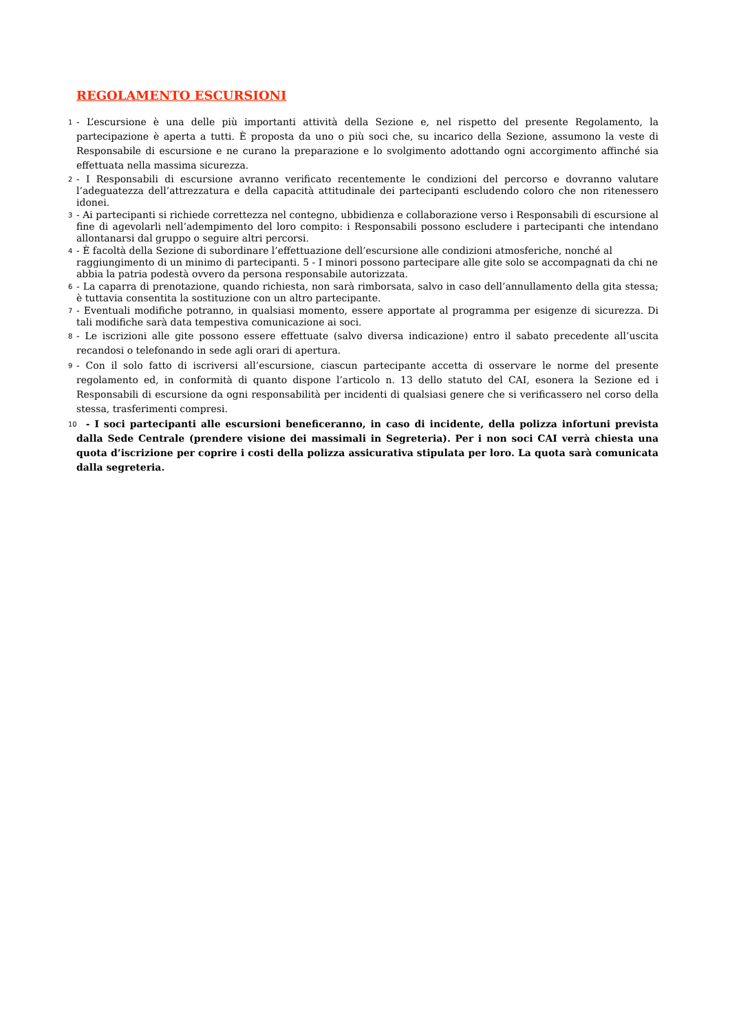REGOLAMENTO ESCURSIONI
1 - L’escursione è una delle più importanti attività della Sezione e, nel rispetto del presente Regolamento, la partecipazione è aperta a tutti. È proposta da uno o più soci che, su incarico della Sezione, assumono la veste di Responsabile di escursione e ne curano la preparazione e lo svolgimento adottando ogni accorgimento affinché sia effettuata nella massima sicurezza.
2 - I Responsabili di escursione avranno verificato recentemente le condizioni del percorso e dovranno valutare l’adeguatezza dell’attrezzatura e della capacità attitudinale dei partecipanti escludendo coloro che non ritenessero idonei.
3 - Ai partecipanti si richiede correttezza nel contegno, ubbidienza e collaborazione verso i Responsabili di escursione al fine di agevolarli nell’adempimento del loro compito: i Responsabili possono escludere i partecipanti che intendano allontanarsi dal gruppo o seguire altri percorsi.
4 - È facoltà della Sezione di subordinare l’effettuazione dell’escursione alle condizioni atmosferiche, nonché al raggiungimento di un minimo di partecipanti. 5 - I minori possono partecipare alle gite solo se accompagnati da chi ne abbia la patria podestà ovvero da persona responsabile autorizzata.
6 - La caparra di prenotazione, quando richiesta, non sarà rimborsata, salvo in caso dell’annullamento della gita stessa; è tuttavia consentita la sostituzione con un altro partecipante.
7 - Eventuali modifiche potranno, in qualsiasi momento, essere apportate al programma per esigenze di sicurezza. Di tali modifiche sarà data tempestiva comunicazione ai soci.
8 - Le iscrizioni alle gite possono essere effettuate (salvo diversa indicazione) entro il sabato precedente all’uscita recandosi o telefonando in sede agli orari di apertura.
9 - Con il solo fatto di iscriversi all’escursione, ciascun partecipante accetta di osservare le norme del presente regolamento ed, in conformità di quanto dispone l’articolo n. 13 dello statuto del CAI, esonera la Sezione ed i Responsabili di escursione da ogni responsabilità per incidenti di qualsiasi genere che si verificassero nel corso della stessa, trasferimenti compresi.
10 - I soci partecipanti alle escursioni beneficeranno, in caso di incidente, della polizza infortuni prevista dalla Sede Centrale (prendere visione dei massimali in Segreteria). Per i non soci CAI verrà chiesta una quota d’iscrizione per coprire i costi della polizza assicurativa stipulata per loro. La quota sarà comunicata dalla segreteria.